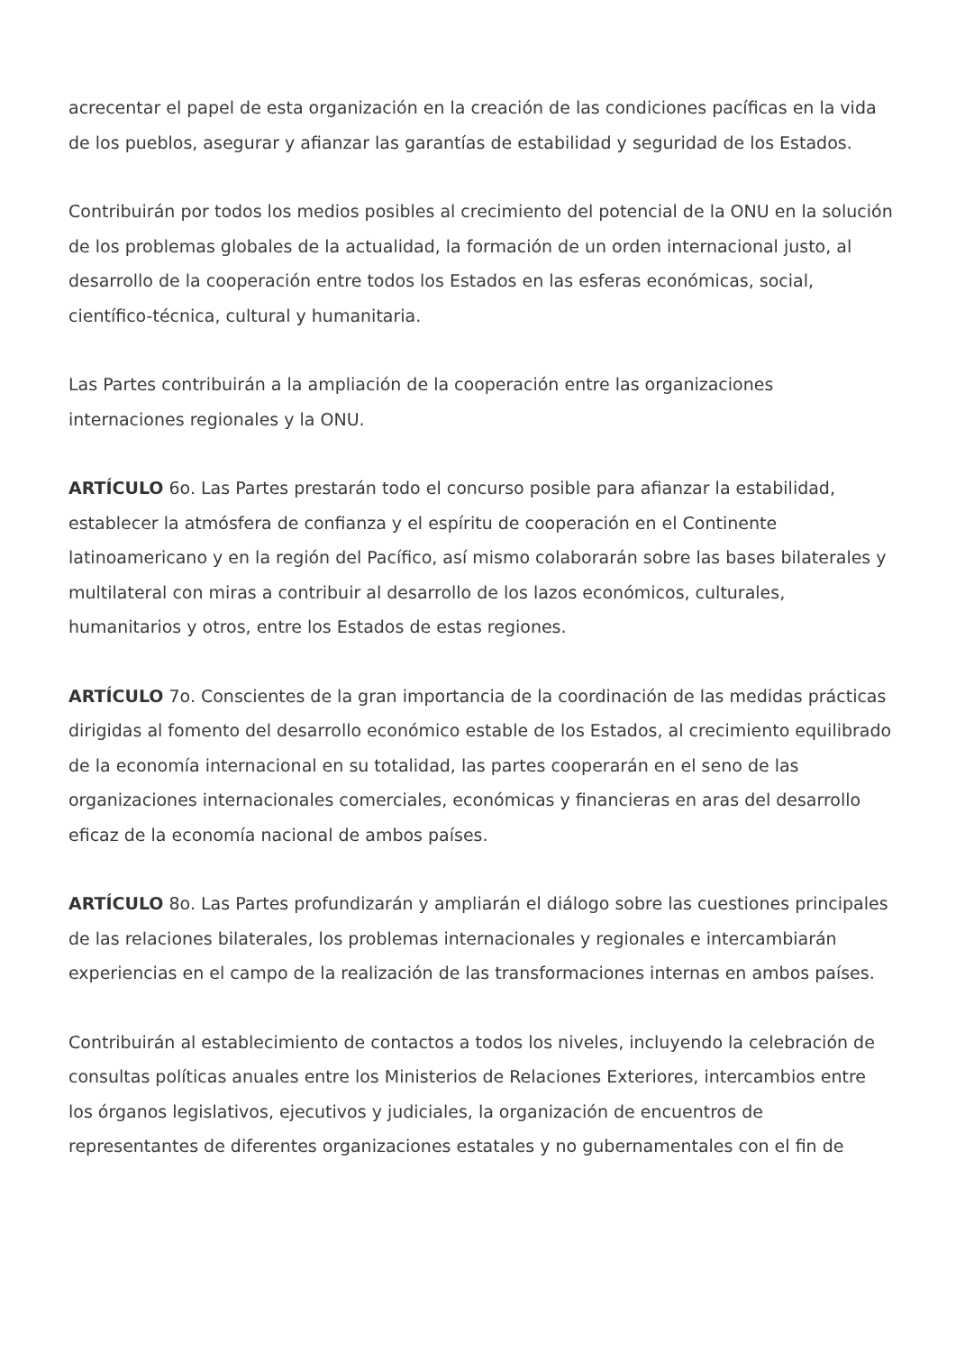acrecentar el papel de esta organización en la creación de las condiciones pacíficas en la vida de los pueblos, asegurar y afianzar las garantías de estabilidad y seguridad de los Estados.
Contribuirán por todos los medios posibles al crecimiento del potencial de la ONU en la solución de los problemas globales de la actualidad, la formación de un orden internacional justo, al desarrollo de la cooperación entre todos los Estados en las esferas económicas, social, científico-técnica, cultural y humanitaria.
Las Partes contribuirán a la ampliación de la cooperación entre las organizaciones internaciones regionales y la ONU.
ARTÍCULO 6o. Las Partes prestarán todo el concurso posible para afianzar la estabilidad, establecer la atmósfera de confianza y el espíritu de cooperación en el Continente latinoamericano y en la región del Pacífico, así mismo colaborarán sobre las bases bilaterales y multilateral con miras a contribuir al desarrollo de los lazos económicos, culturales, humanitarios y otros, entre los Estados de estas regiones.
ARTÍCULO 7o. Conscientes de la gran importancia de la coordinación de las medidas prácticas dirigidas al fomento del desarrollo económico estable de los Estados, al crecimiento equilibrado de la economía internacional en su totalidad, las partes cooperarán en el seno de las organizaciones internacionales comerciales, económicas y financieras en aras del desarrollo eficaz de la economía nacional de ambos países.
ARTÍCULO 8o. Las Partes profundizarán y ampliarán el diálogo sobre las cuestiones principales de las relaciones bilaterales, los problemas internacionales y regionales e intercambiarán experiencias en el campo de la realización de las transformaciones internas en ambos países.
Contribuirán al establecimiento de contactos a todos los niveles, incluyendo la celebración de consultas políticas anuales entre los Ministerios de Relaciones Exteriores, intercambios entre los órganos legislativos, ejecutivos y judiciales, la organización de encuentros de representantes de diferentes organizaciones estatales y no gubernamentales con el fin de